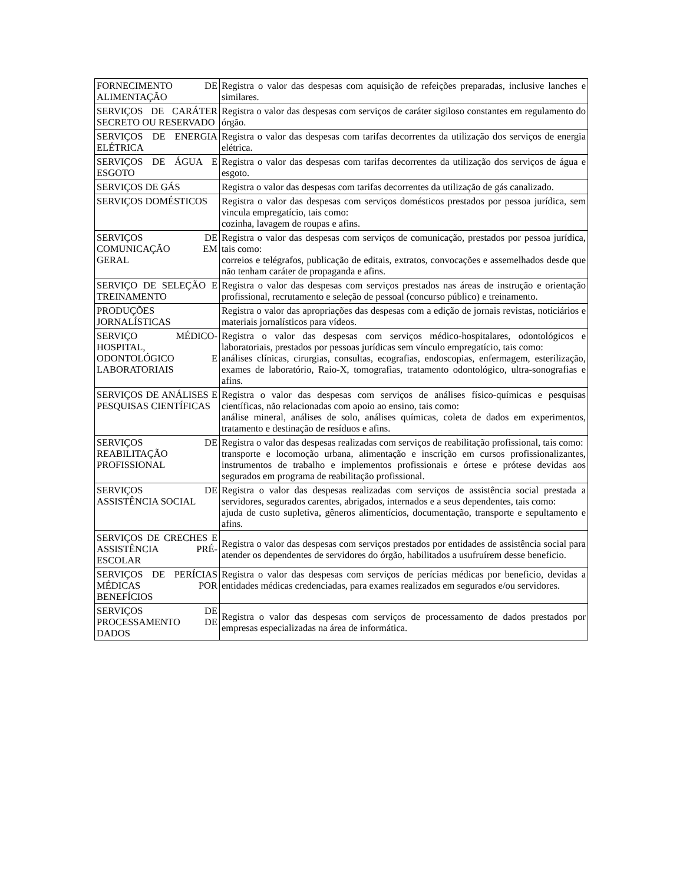| FORNECIMENTO DE ALIMENTAÇÃO | Registra o valor das despesas com aquisição de refeições preparadas, inclusive lanches e similares. |
| SERVIÇOS DE CARÁTER SECRETO OU RESERVADO | Registra o valor das despesas com serviços de caráter sigiloso constantes em regulamento do órgão. |
| SERVIÇOS DE ENERGIA ELÉTRICA | Registra o valor das despesas com tarifas decorrentes da utilização dos serviços de energia elétrica. |
| SERVIÇOS DE ÁGUA E ESGOTO | Registra o valor das despesas com tarifas decorrentes da utilização dos serviços de água e esgoto. |
| SERVIÇOS DE GÁS | Registra o valor das despesas com tarifas decorrentes da utilização de gás canalizado. |
| SERVIÇOS DOMÉSTICOS | Registra o valor das despesas com serviços domésticos prestados por pessoa jurídica, sem vincula empregatício, tais como: cozinha, lavagem de roupas e afins. |
| SERVIÇOS DE COMUNICAÇÃO EM GERAL | Registra o valor das despesas com serviços de comunicação, prestados por pessoa jurídica, tais como: correios e telégrafos, publicação de editais, extratos, convocações e assemelhados desde que não tenham caráter de propaganda e afins. |
| SERVIÇO DE SELEÇÃO E TREINAMENTO | Registra o valor das despesas com serviços prestados nas áreas de instrução e orientação profissional, recrutamento e seleção de pessoal (concurso público) e treinamento. |
| PRODUÇÕES JORNALÍSTICAS | Registra o valor das apropriações das despesas com a edição de jornais revistas, noticiários e materiais jornalísticos para vídeos. |
| SERVIÇO MÉDICO-HOSPITAL, ODONTOLÓGICO E LABORATORIAIS | Registra o valor das despesas com serviços médico-hospitalares, odontológicos e laboratoriais, prestados por pessoas jurídicas sem vínculo empregatício, tais como: análises clínicas, cirurgias, consultas, ecografias, endoscopias, enfermagem, esterilização, exames de laboratório, Raio-X, tomografias, tratamento odontológico, ultra-sonografias e afins. |
| SERVIÇOS DE ANÁLISES E PESQUISAS CIENTÍFICAS | Registra o valor das despesas com serviços de análises físico-químicas e pesquisas científicas, não relacionadas com apoio ao ensino, tais como: análise mineral, análises de solo, análises químicas, coleta de dados em experimentos, tratamento e destinação de resíduos e afins. |
| SERVIÇOS DE REABILITAÇÃO PROFISSIONAL | Registra o valor das despesas realizadas com serviços de reabilitação profissional, tais como: transporte e locomoção urbana, alimentação e inscrição em cursos profissionalizantes, instrumentos de trabalho e implementos profissionais e órtese e prótese devidas aos segurados em programa de reabilitação profissional. |
| SERVIÇOS DE ASSISTÊNCIA SOCIAL | Registra o valor das despesas realizadas com serviços de assistência social prestada a servidores, segurados carentes, abrigados, internados e a seus dependentes, tais como: ajuda de custo supletiva, gêneros alimentícios, documentação, transporte e sepultamento e afins. |
| SERVIÇOS DE CRECHES E ASSISTÊNCIA PRÉ-ESCOLAR | Registra o valor das despesas com serviços prestados por entidades de assistência social para atender os dependentes de servidores do órgão, habilitados a usufruírem desse beneficio. |
| SERVIÇOS DE PERÍCIAS MÉDICAS POR BENEFÍCIOS | Registra o valor das despesas com serviços de perícias médicas por beneficio, devidas a entidades médicas credenciadas, para exames realizados em segurados e/ou servidores. |
| SERVIÇOS DE PROCESSAMENTO DE DADOS | Registra o valor das despesas com serviços de processamento de dados prestados por empresas especializadas na área de informática. |